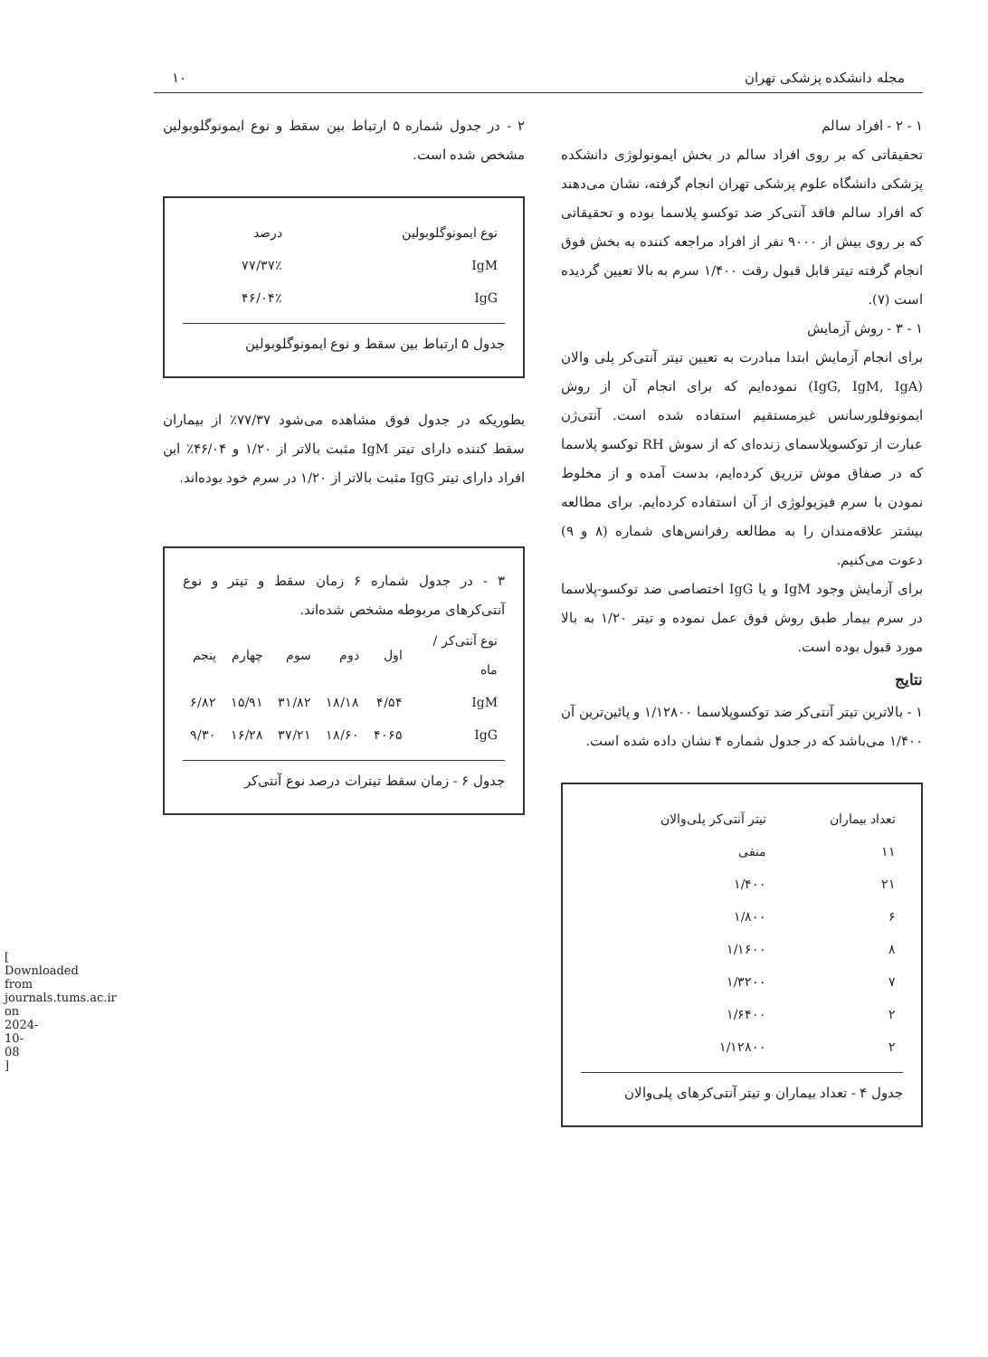مجله دانشکده پزشکی تهران ۱۰
۱ - ۲ - افراد سالم
تحقیقاتی که بر روی افراد سالم در بخش ایمونولوژی دانشکده پزشکی دانشگاه علوم پزشکی تهران انجام گرفته، نشان می‌دهند که افراد سالم فاقد آنتی‌کر ضد توکسو پلاسما بوده و تحقیقاتی که بر روی بیش از ۹۰۰۰ نفر از افراد مراجعه کننده به بخش فوق انجام گرفته تیتر قابل قبول رقت ۱/۴۰۰ سرم به بالا تعیین گردیده است (۷).
۱ - ۳ - روش آزمایش
برای انجام آزمایش ابتدا مبادرت به تعیین تیتر آنتی‌کر پلی والان (IgG, IgM, IgA) نموده‌ایم که برای انجام آن از روش ایمونوفلورسانس غیرمستقیم استفاده شده است. آنتی‌ژن عبارت از توکسوپلاسمای زنده‌ای که از سوش RH توکسو پلاسما که در صفاق موش تزریق کرده‌ایم، بدست آمده و از مخلوط نمودن با سرم فیزیولوژی از آن استفاده کرده‌ایم. برای مطالعه بیشتر علاقه‌مندان را به مطالعه رفرانس‌های شماره (۸ و ۹) دعوت می‌کنیم.
برای آزمایش وجود IgM و یا IgG اختصاصی ضد توکسو-پلاسما در سرم بیمار طبق روش فوق عمل نموده و تیتر ۱/۲۰ به بالا مورد قبول بوده است.
نتایج
۱ - بالاترین تیتر آنتی‌کر ضد توکسوپلاسما ۱/۱۲۸۰۰ و پائین‌ترین آن ۱/۴۰۰ می‌باشد که در جدول شماره ۴ نشان داده شده است.
| تعداد بیماران | تیتر آنتی‌کر پلی‌والان |
| --- | --- |
| ۱۱ | منفی |
| ۲۱ | ۱/۴۰۰ |
| ۶ | ۱/۸۰۰ |
| ۸ | ۱/۱۶۰۰ |
| ۷ | ۱/۳۲۰۰ |
| ۲ | ۱/۶۴۰۰ |
| ۲ | ۱/۱۲۸۰۰ |
جدول ۴ - تعداد بیماران و تیتر آنتی‌کرهای پلی‌والان
۲ - در جدول شماره ۵ ارتباط بین سقط و نوع ایمونوگلوبولین مشخص شده است.
| نوع ایمونوگلوبولین | درصد |
| --- | --- |
| IgM | ۷۷/۳۷٪ |
| IgG | ۴۶/۰۴٪ |
جدول ۵ ارتباط بین سقط و نوع ایمونوگلوبولین
بطوریکه در جدول فوق مشاهده می‌شود ۷۷/۳۷٪ از بیماران سقط کننده دارای تیتر IgM مثبت بالاتر از ۱/۲۰ و ۴۶/۰۴٪ این افراد دارای تیتر IgG مثبت بالاتر از ۱/۲۰ در سرم خود بوده‌اند.
۳ - در جدول شماره ۶ زمان سقط و تیتر و نوع آنتی‌کرهای مربوطه مشخص شده‌اند.
| نوع آنتی‌کر / ماه | اول | دوم | سوم | چهارم | پنجم |
| --- | --- | --- | --- | --- | --- |
| IgM | ۴/۵۴ | ۱۸/۱۸ | ۳۱/۸۲ | ۱۵/۹۱ | ۶/۸۲ |
| IgG | ۴۰۶۵ | ۱۸/۶۰ | ۳۷/۲۱ | ۱۶/۲۸ | ۹/۳۰ |
جدول ۶ - زمان سقط تیترات درصد نوع آنتی‌کر
[ Downloaded from journals.tums.ac.ir on 2024-10-08 ]